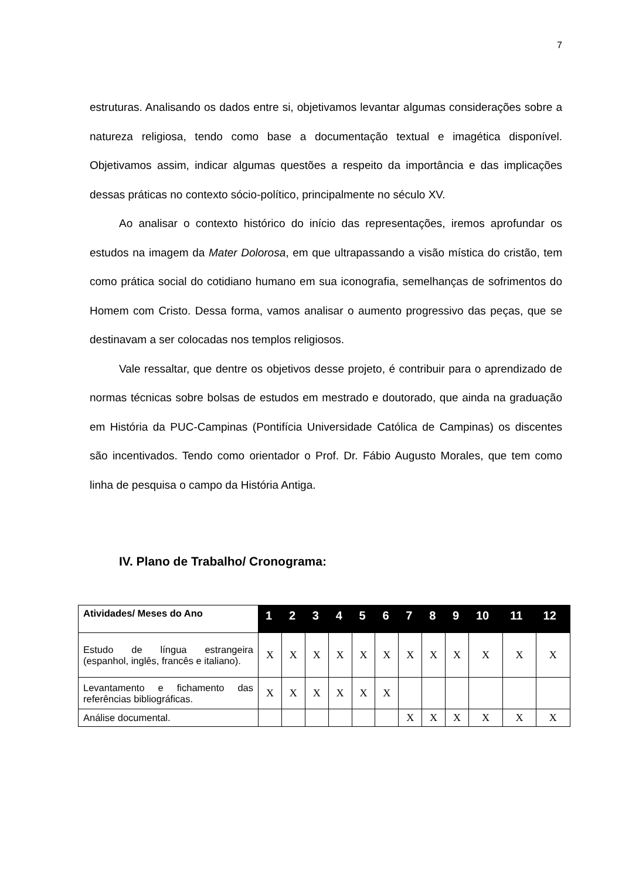7
estruturas. Analisando os dados entre si, objetivamos levantar algumas considerações sobre a natureza religiosa, tendo como base a documentação textual e imagética disponível. Objetivamos assim, indicar algumas questões a respeito da importância e das implicações dessas práticas no contexto sócio-político, principalmente no século XV.
Ao analisar o contexto histórico do início das representações, iremos aprofundar os estudos na imagem da Mater Dolorosa, em que ultrapassando a visão mística do cristão, tem como prática social do cotidiano humano em sua iconografia, semelhanças de sofrimentos do Homem com Cristo. Dessa forma, vamos analisar o aumento progressivo das peças, que se destinavam a ser colocadas nos templos religiosos.
Vale ressaltar, que dentre os objetivos desse projeto, é contribuir para o aprendizado de normas técnicas sobre bolsas de estudos em mestrado e doutorado, que ainda na graduação em História da PUC-Campinas (Pontifícia Universidade Católica de Campinas) os discentes são incentivados. Tendo como orientador o Prof. Dr. Fábio Augusto Morales, que tem como linha de pesquisa o campo da História Antiga.
IV. Plano de Trabalho/ Cronograma:
| Atividades/ Meses do Ano | 1 | 2 | 3 | 4 | 5 | 6 | 7 | 8 | 9 | 10 | 11 | 12 |
| --- | --- | --- | --- | --- | --- | --- | --- | --- | --- | --- | --- | --- |
| Estudo de língua estrangeira (espanhol, inglês, francês e italiano). | X | X | X | X | X | X | X | X | X | X | X | X |
| Levantamento e fichamento das referências bibliográficas. | X | X | X | X | X | X | | | | | | |
| Análise documental. | | | | | | | X | X | X | X | X | X |